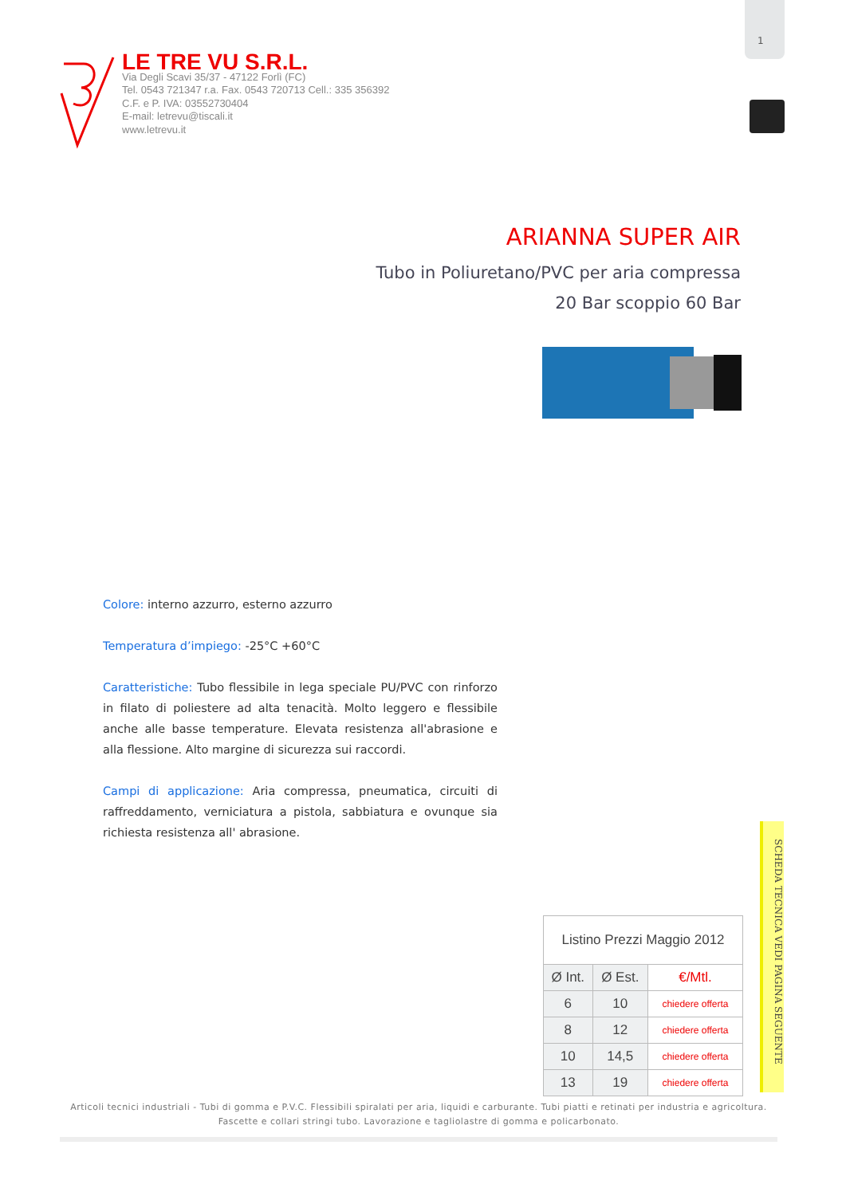1
LE TRE VU S.R.L.
Via Degli Scavi 35/37 - 47122 Forlì (FC)
Tel. 0543 721347 r.a. Fax. 0543 720713 Cell.: 335 356392
C.F. e P. IVA: 03552730404
E-mail: letrevu@tiscali.it
www.letrevu.it
ARIANNA SUPER AIR
Tubo in Poliuretano/PVC per aria compressa
20 Bar scoppio 60 Bar
Colore: interno azzurro, esterno azzurro
Temperatura d’impiego: -25°C +60°C
Caratteristiche: Tubo flessibile in lega speciale PU/PVC con rinforzo in filato di poliestere ad alta tenacità. Molto leggero e flessibile anche alle basse temperature. Elevata resistenza all'abrasione e alla flessione. Alto margine di sicurezza sui raccordi.
Campi di applicazione: Aria compressa, pneumatica, circuiti di raffreddamento, verniciatura a pistola, sabbiatura e ovunque sia richiesta resistenza all' abrasione.
| Listino Prezzi Maggio 2012 | | |
| Ø Int. | Ø Est. | €/Mtl. |
| 6 | 10 | chiedere offerta |
| 8 | 12 | chiedere offerta |
| 10 | 14,5 | chiedere offerta |
| 13 | 19 | chiedere offerta |
SCHEDA TECNICA VEDI PAGINA SEGUENTE
Articoli tecnici industriali - Tubi di gomma e P.V.C. Flessibili spiralati per aria, liquidi e carburante. Tubi piatti e retinati per industria e agricoltura. Fascette e collari stringi tubo. Lavorazione e tagliolastre di gomma e policarbonato.